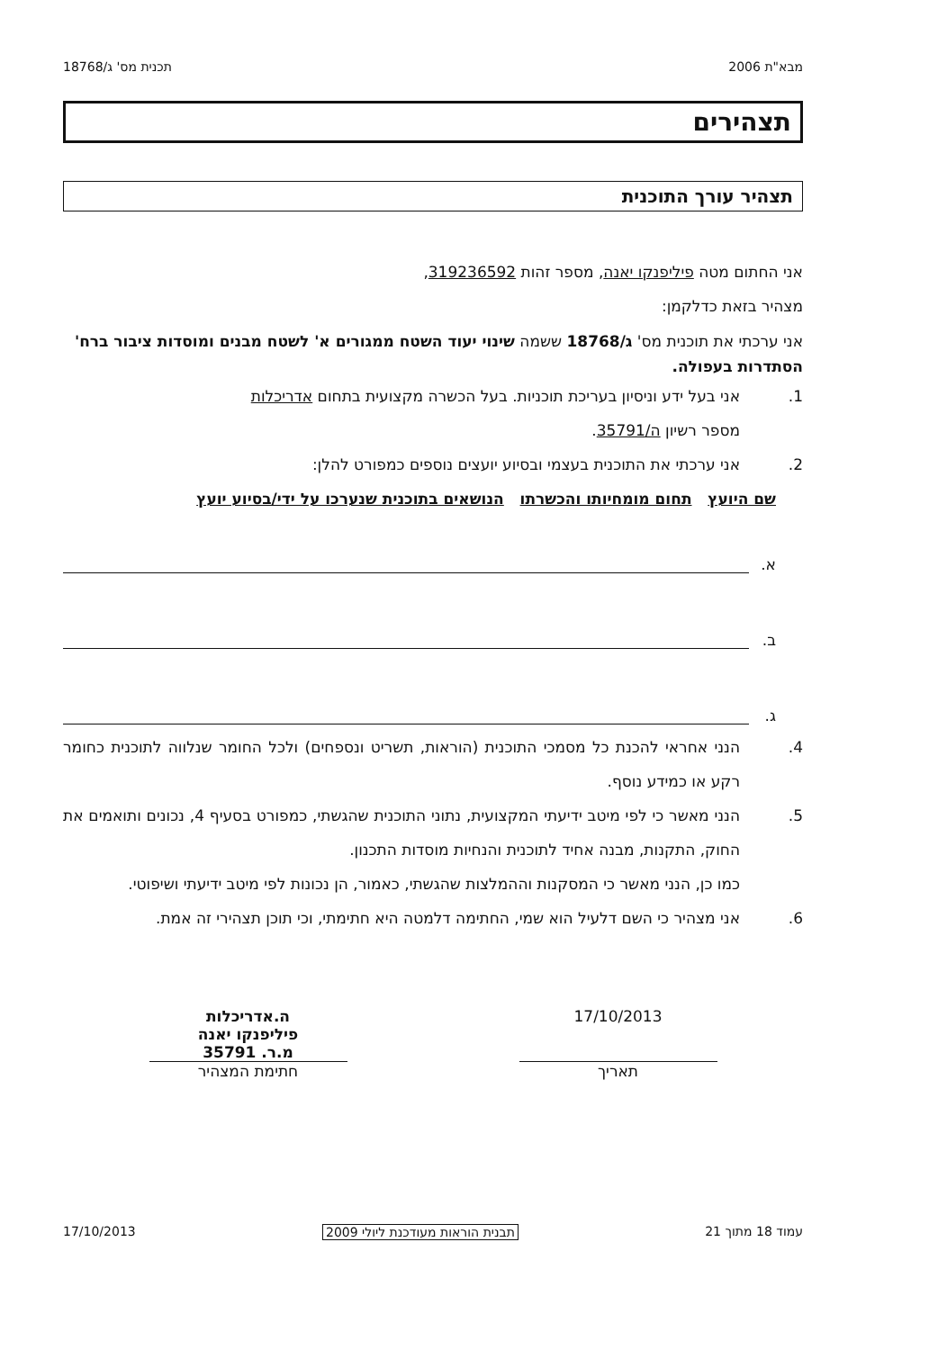מבא"ת 2006 תכנית מס' ג/18768
תצהירים
תצהיר עורך התוכנית
אני החתום מטה פיליפנקו יאנה, מספר זהות 319236592,
מצהיר בזאת כדלקמן:
אני ערכתי את תוכנית מס' ג/18768 ששמה שינוי יעוד השטח ממגורים א' לשטח מבנים ומוסדות ציבור ברח' הסתדרות בעפולה.
1. אני בעל ידע וניסיון בעריכת תוכניות. בעל הכשרה מקצועית בתחום אדריכלות
מספר רשיון ה/35791.
2. אני ערכתי את התוכנית בעצמי ובסיוע יועצים נוספים כמפורט להלן:
שם היועץ תחום מומחיותו והכשרתו הנושאים בתוכנית שנערכו על ידי/בסיוע יועץ
א.
ב.
ג.
4. הנני אחראי להכנת כל מסמכי התוכנית (הוראות, תשריט ונספחים) ולכל החומר שנלווה לתוכנית כחומר רקע או כמידע נוסף.
5. הנני מאשר כי לפי מיטב ידיעתי המקצועית, נתוני התוכנית שהגשתי, כמפורט בסעיף 4, נכונים ותואמים את החוק, התקנות, מבנה אחיד לתוכנית והנחיות מוסדות התכנון.
כמו כן, הנני מאשר כי המסקנות וההמלצות שהגשתי, כאמור, הן נכונות לפי מיטב ידיעתי ושיפוטי.
6. אני מצהיר כי השם דלעיל הוא שמי, החתימה דלמטה היא חתימתי, וכי תוכן תצהירי זה אמת.
17/10/2013
תאריך
ה.אדריכלות
פיליפנקו יאנה
מ.ר. 35791
חתימת המצהיר
עמוד 18 מתוך 21 תבנית הוראות מעודכנת ליולי 2009 17/10/2013